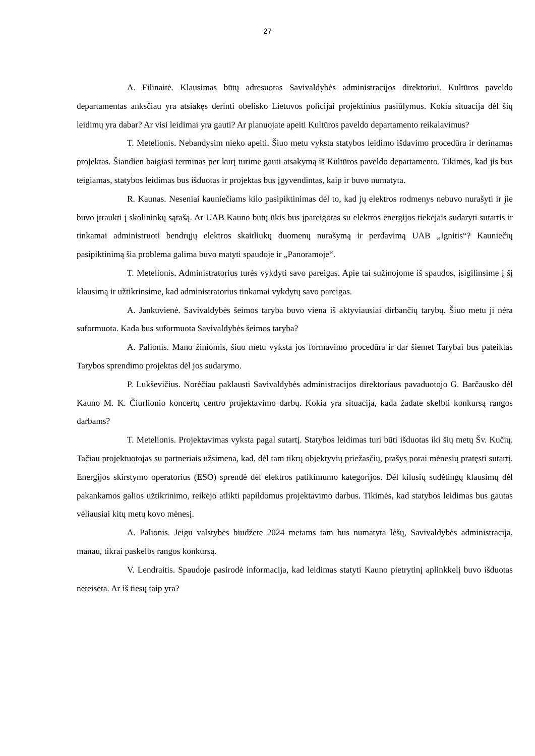27
A. Filinaitė. Klausimas būtų adresuotas Savivaldybės administracijos direktoriui. Kultūros paveldo departamentas anksčiau yra atsiakęs derinti obelisko Lietuvos policijai projektinius pasiūlymus. Kokia situacija dėl šių leidimų yra dabar? Ar visi leidimai yra gauti? Ar planuojate apeiti Kultūros paveldo departamento reikalavimus?
T. Metelionis. Nebandysim nieko apeiti. Šiuo metu vyksta statybos leidimo išdavimo procedūra ir derinamas projektas. Šiandien baigiasi terminas per kurį turime gauti atsakymą iš Kultūros paveldo departamento. Tikimės, kad jis bus teigiamas, statybos leidimas bus išduotas ir projektas bus įgyvendintas, kaip ir buvo numatyta.
R. Kaunas. Neseniai kauniečiams kilo pasipiktinimas dėl to, kad jų elektros rodmenys nebuvo nurašyti ir jie buvo įtraukti į skolininkų sąrašą. Ar UAB Kauno butų ūkis bus įpareigotas su elektros energijos tiekėjais sudaryti sutartis ir tinkamai administruoti bendrųjų elektros skaitliukų duomenų nurašymą ir perdavimą UAB „Ignitis“? Kauniečių pasipiktinimą šia problema galima buvo matyti spaudoje ir „Panoramoje“.
T. Metelionis. Administratorius turės vykdyti savo pareigas. Apie tai sužinojome iš spaudos, įsigilinsime į šį klausimą ir užtikrinsime, kad administratorius tinkamai vykdytų savo pareigas.
A. Jankuvienė. Savivaldybės šeimos taryba buvo viena iš aktyviausiai dirbančių tarybų. Šiuo metu ji nėra suformuota. Kada bus suformuota Savivaldybės šeimos taryba?
A. Palionis. Mano žiniomis, šiuo metu vyksta jos formavimo procedūra ir dar šiemet Tarybai bus pateiktas Tarybos sprendimo projektas dėl jos sudarymo.
P. Lukševičius. Norėčiau paklausti Savivaldybės administracijos direktoriaus pavaduotojo G. Barčausko dėl Kauno M. K. Čiurlionio koncertų centro projektavimo darbų. Kokia yra situacija, kada žadate skelbti konkursą rangos darbams?
T. Metelionis. Projektavimas vyksta pagal sutartį. Statybos leidimas turi būti išduotas iki šių metų Šv. Kučių. Tačiau projektuotojas su partneriais užsimena, kad, dėl tam tikrų objektyvių priežasčių, prašys porai mėnesių pratęsti sutartį. Energijos skirstymo operatorius (ESO) sprendė dėl elektros patikimumo kategorijos. Dėl kilusių sudėtingų klausimų dėl pakankamos galios užtikrinimo, reikėjo atlikti papildomus projektavimo darbus. Tikimės, kad statybos leidimas bus gautas vėliausiai kitų metų kovo mėnesį.
A. Palionis. Jeigu valstybės biudžete 2024 metams tam bus numatyta lėšų, Savivaldybės administracija, manau, tikrai paskelbs rangos konkursą.
V. Lendraitis. Spaudoje pasirodė informacija, kad leidimas statyti Kauno pietrytinį aplinkkelį buvo išduotas neteisėta. Ar iš tiesų taip yra?